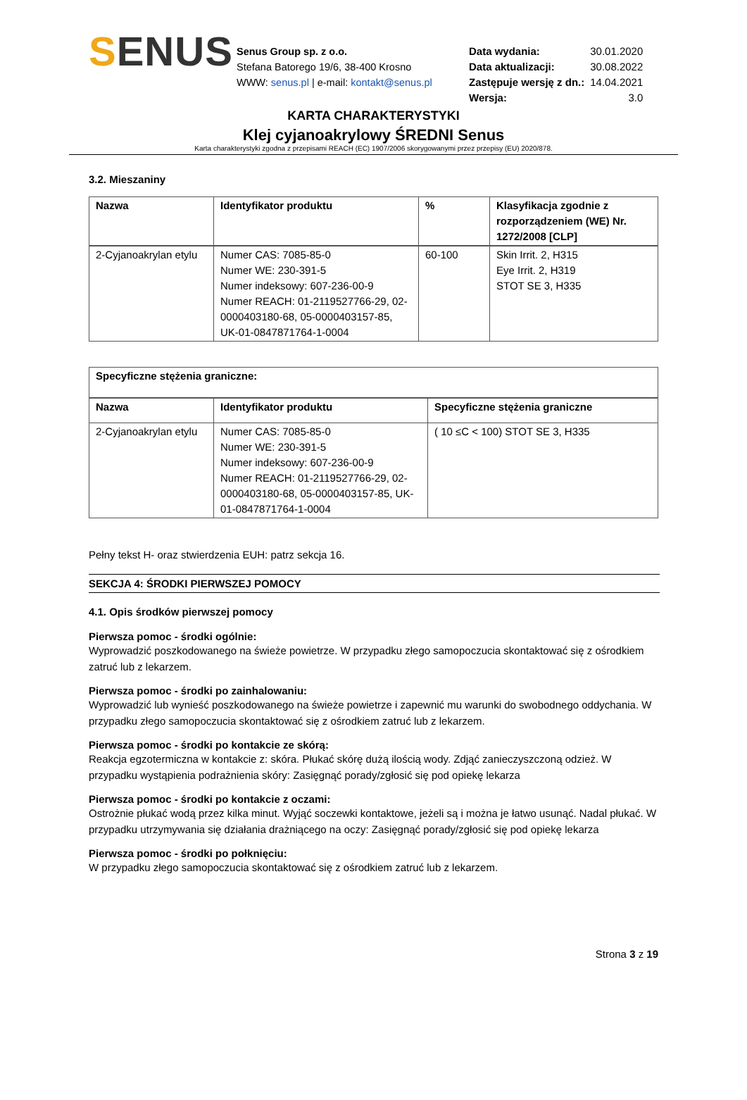SENUS
Senus Group sp. z o.o.
Stefana Batorego 19/6, 38-400 Krosno
WWW: senus.pl | e-mail: kontakt@senus.pl
| Data wydania: | 30.01.2020 |
| Data aktualizacji: | 30.08.2022 |
| Zastępuje wersję z dn.: | 14.04.2021 |
| Wersja: | 3.0 |
KARTA CHARAKTERYSTYKI
Klej cyjanoakrylowy ŚREDNI Senus
Karta charakterystyki zgodna z przepisami REACH (EC) 1907/2006 skorygowanymi przez przepisy (EU) 2020/878.
3.2. Mieszaniny
| Nazwa | Identyfikator produktu | % | Klasyfikacja zgodnie z rozporządzeniem (WE) Nr. 1272/2008 [CLP] |
| --- | --- | --- | --- |
| 2-Cyjanoakrylan etylu | Numer CAS: 7085-85-0 Numer WE: 230-391-5 Numer indeksowy: 607-236-00-9 Numer REACH: 01-2119527766-29, 02-0000403180-68, 05-0000403157-85, UK-01-0847871764-1-0004 | 60-100 | Skin Irrit. 2, H315 Eye Irrit. 2, H319 STOT SE 3, H335 |
| Specyficzne stężenia graniczne: | | |
| --- | --- | --- |
| Nazwa | Identyfikator produktu | Specyficzne stężenia graniczne |
| 2-Cyjanoakrylan etylu | Numer CAS: 7085-85-0 Numer WE: 230-391-5 Numer indeksowy: 607-236-00-9 Numer REACH: 01-2119527766-29, 02-0000403180-68, 05-0000403157-85, UK-01-0847871764-1-0004 | ( 10 ≤C < 100) STOT SE 3, H335 |
Pełny tekst H- oraz stwierdzenia EUH: patrz sekcja 16.
SEKCJA 4: ŚRODKI PIERWSZEJ POMOCY
4.1. Opis środków pierwszej pomocy
Pierwsza pomoc - środki ogólnie:
Wyprowadzić poszkodowanego na świeże powietrze. W przypadku złego samopoczucia skontaktować się z ośrodkiem zatruć lub z lekarzem.
Pierwsza pomoc - środki po zainhalowaniu:
Wyprowadzić lub wynieść poszkodowanego na świeże powietrze i zapewnić mu warunki do swobodnego oddychania. W przypadku złego samopoczucia skontaktować się z ośrodkiem zatruć lub z lekarzem.
Pierwsza pomoc - środki po kontakcie ze skórą:
Reakcja egzotermiczna w kontakcie z: skóra. Płukać skórę dużą ilością wody. Zdjąć zanieczyszczoną odzież. W przypadku wystąpienia podrażnienia skóry: Zasięgnąć porady/zgłosić się pod opiekę lekarza
Pierwsza pomoc - środki po kontakcie z oczami:
Ostrożnie płukać wodą przez kilka minut. Wyjąć soczewki kontaktowe, jeżeli są i można je łatwo usunąć. Nadal płukać. W przypadku utrzymywania się działania drażniącego na oczy: Zasięgnąć porady/zgłosić się pod opiekę lekarza
Pierwsza pomoc - środki po połknięciu:
W przypadku złego samopoczucia skontaktować się z ośrodkiem zatruć lub z lekarzem.
Strona 3 z 19